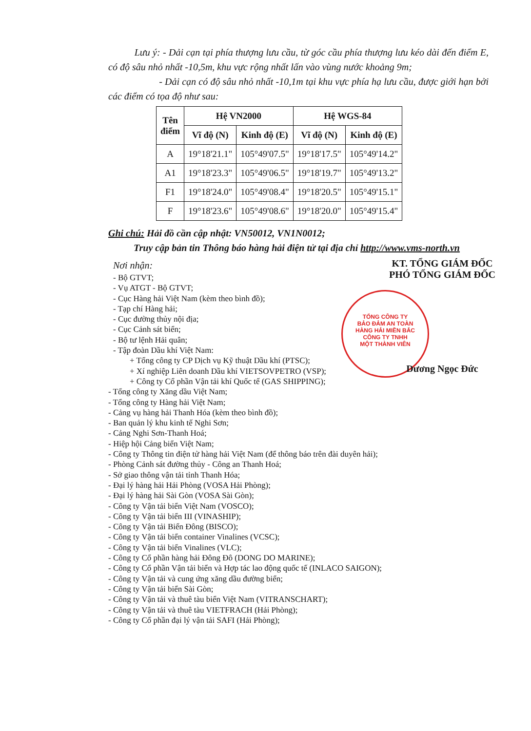TỔNG CÔNG TY
BẢO ĐẢM AN TOÀN
HÀNG HẢI MIỀN BẮC
CÔNG TY TNHH
MỘT THÀNH VIÊN
Lưu ý: - Dải cạn tại phía thượng lưu cầu, từ góc cầu phía thượng lưu kéo dài đến điểm E, có độ sâu nhỏ nhất -10,5m, khu vực rộng nhất lấn vào vùng nước khoảng 9m;
- Dải cạn có độ sâu nhỏ nhất -10,1m tại khu vực phía hạ lưu cầu, được giới hạn bởi các điểm có tọa độ như sau:
| Tên điểm | Hệ VN2000 | | Hệ WGS-84 | |
| --- | --- | --- | --- | --- |
| | Vĩ độ (N) | Kinh độ (E) | Vĩ độ (N) | Kinh độ (E) |
| A | 19°18'21.1" | 105°49'07.5" | 19°18'17.5" | 105°49'14.2" |
| A1 | 19°18'23.3" | 105°49'06.5" | 19°18'19.7" | 105°49'13.2" |
| F1 | 19°18'24.0" | 105°49'08.4" | 19°18'20.5" | 105°49'15.1" |
| F | 19°18'23.6" | 105°49'08.6" | 19°18'20.0" | 105°49'15.4" |
Ghi chú: Hải đồ cần cập nhật: VN50012, VN1N0012;
Truy cập bản tin Thông báo hàng hải điện tử tại địa chỉ http://www.vms-north.vn
Nơi nhận:
- Bộ GTVT;
- Vụ ATGT - Bộ GTVT;
- Cục Hàng hải Việt Nam (kèm theo bình đồ);
- Tạp chí Hàng hải;
- Cục đường thủy nội địa;
- Cục Cảnh sát biển;
- Bộ tư lệnh Hải quân;
- Tập đoàn Dầu khí Việt Nam:
+ Tổng công ty CP Dịch vụ Kỹ thuật Dầu khí (PTSC);
+ Xí nghiệp Liên doanh Dầu khí VIETSOVPETRO (VSP);
+ Công ty Cổ phần Vận tải khí Quốc tế (GAS SHIPPING);
KT. TỔNG GIÁM ĐỐC
PHÓ TỔNG GIÁM ĐỐC
Dương Ngọc Đức
- Tổng công ty Xăng dầu Việt Nam;
- Tổng công ty Hàng hải Việt Nam;
- Cảng vụ hàng hải Thanh Hóa (kèm theo bình đồ);
- Ban quản lý khu kinh tế Nghi Sơn;
- Cảng Nghi Sơn-Thanh Hoá;
- Hiệp hội Cảng biển Việt Nam;
- Công ty Thông tin điện tử hàng hải Việt Nam (để thông báo trên đài duyên hải);
- Phòng Cảnh sát đường thủy - Công an Thanh Hoá;
- Sở giao thông vận tải tỉnh Thanh Hóa;
- Đại lý hàng hải Hải Phòng (VOSA Hải Phòng);
- Đại lý hàng hải Sài Gòn (VOSA Sài Gòn);
- Công ty Vận tải biển Việt Nam (VOSCO);
- Công ty Vận tải biển III (VINASHIP);
- Công ty Vận tải Biển Đông (BISCO);
- Công ty Vận tải biển container Vinalines (VCSC);
- Công ty Vận tải biển Vinalines (VLC);
- Công ty Cổ phần hàng hải Đông Đô (DONG DO MARINE);
- Công ty Cổ phần Vận tải biển và Hợp tác lao động quốc tế (INLACO SAIGON);
- Công ty Vận tải và cung ứng xăng dầu đường biển;
- Công ty Vận tải biển Sài Gòn;
- Công ty Vận tải và thuê tàu biển Việt Nam (VITRANSCHART);
- Công ty Vận tải và thuê tàu VIETFRACH (Hải Phòng);
- Công ty Cổ phần đại lý vận tải SAFI (Hải Phòng);